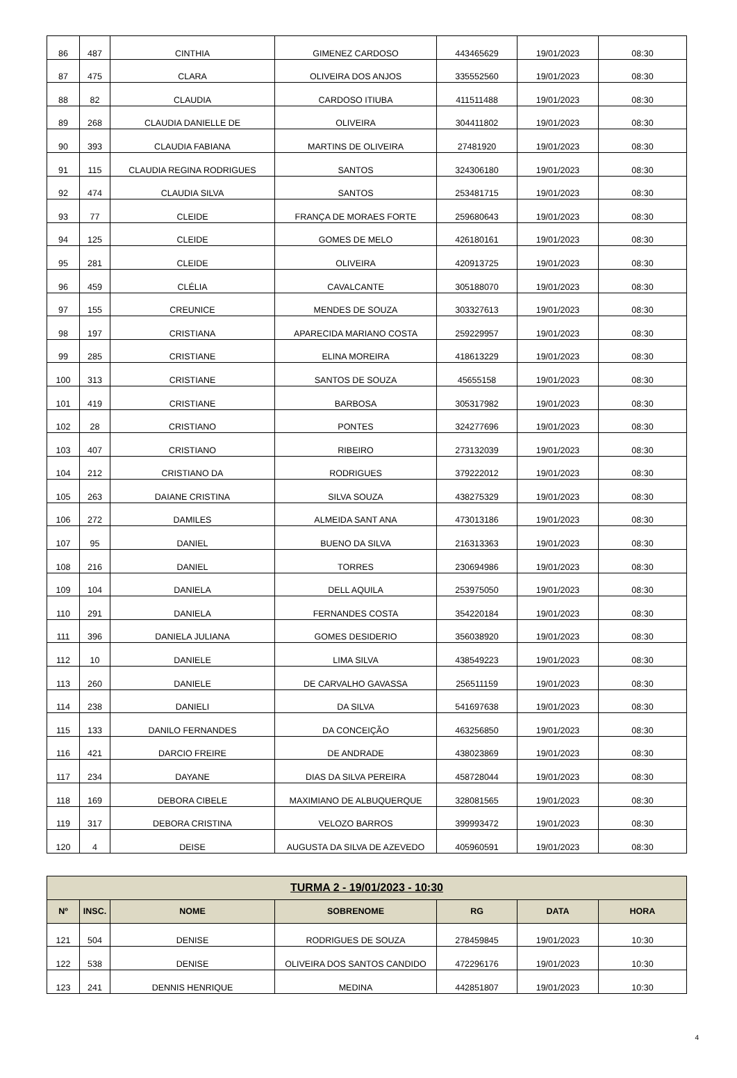| 86 | 487 | CINTHIA | GIMENEZ CARDOSO | 443465629 | 19/01/2023 | 08:30 |
| 87 | 475 | CLARA | OLIVEIRA DOS ANJOS | 335552560 | 19/01/2023 | 08:30 |
| 88 | 82 | CLAUDIA | CARDOSO ITIUBA | 411511488 | 19/01/2023 | 08:30 |
| 89 | 268 | CLAUDIA DANIELLE DE | OLIVEIRA | 304411802 | 19/01/2023 | 08:30 |
| 90 | 393 | CLAUDIA FABIANA | MARTINS DE OLIVEIRA | 27481920 | 19/01/2023 | 08:30 |
| 91 | 115 | CLAUDIA REGINA RODRIGUES | SANTOS | 324306180 | 19/01/2023 | 08:30 |
| 92 | 474 | CLAUDIA SILVA | SANTOS | 253481715 | 19/01/2023 | 08:30 |
| 93 | 77 | CLEIDE | FRANÇA DE MORAES FORTE | 259680643 | 19/01/2023 | 08:30 |
| 94 | 125 | CLEIDE | GOMES DE MELO | 426180161 | 19/01/2023 | 08:30 |
| 95 | 281 | CLEIDE | OLIVEIRA | 420913725 | 19/01/2023 | 08:30 |
| 96 | 459 | CLÉLIA | CAVALCANTE | 305188070 | 19/01/2023 | 08:30 |
| 97 | 155 | CREUNICE | MENDES DE SOUZA | 303327613 | 19/01/2023 | 08:30 |
| 98 | 197 | CRISTIANA | APARECIDA MARIANO COSTA | 259229957 | 19/01/2023 | 08:30 |
| 99 | 285 | CRISTIANE | ELINA MOREIRA | 418613229 | 19/01/2023 | 08:30 |
| 100 | 313 | CRISTIANE | SANTOS DE SOUZA | 45655158 | 19/01/2023 | 08:30 |
| 101 | 419 | CRISTIANE | BARBOSA | 305317982 | 19/01/2023 | 08:30 |
| 102 | 28 | CRISTIANO | PONTES | 324277696 | 19/01/2023 | 08:30 |
| 103 | 407 | CRISTIANO | RIBEIRO | 273132039 | 19/01/2023 | 08:30 |
| 104 | 212 | CRISTIANO DA | RODRIGUES | 379222012 | 19/01/2023 | 08:30 |
| 105 | 263 | DAIANE CRISTINA | SILVA SOUZA | 438275329 | 19/01/2023 | 08:30 |
| 106 | 272 | DAMILES | ALMEIDA SANT ANA | 473013186 | 19/01/2023 | 08:30 |
| 107 | 95 | DANIEL | BUENO DA SILVA | 216313363 | 19/01/2023 | 08:30 |
| 108 | 216 | DANIEL | TORRES | 230694986 | 19/01/2023 | 08:30 |
| 109 | 104 | DANIELA | DELL AQUILA | 253975050 | 19/01/2023 | 08:30 |
| 110 | 291 | DANIELA | FERNANDES COSTA | 354220184 | 19/01/2023 | 08:30 |
| 111 | 396 | DANIELA JULIANA | GOMES DESIDERIO | 356038920 | 19/01/2023 | 08:30 |
| 112 | 10 | DANIELE | LIMA SILVA | 438549223 | 19/01/2023 | 08:30 |
| 113 | 260 | DANIELE | DE CARVALHO GAVASSA | 256511159 | 19/01/2023 | 08:30 |
| 114 | 238 | DANIELI | DA SILVA | 541697638 | 19/01/2023 | 08:30 |
| 115 | 133 | DANILO FERNANDES | DA CONCEIÇÃO | 463256850 | 19/01/2023 | 08:30 |
| 116 | 421 | DARCIO FREIRE | DE ANDRADE | 438023869 | 19/01/2023 | 08:30 |
| 117 | 234 | DAYANE | DIAS DA SILVA PEREIRA | 458728044 | 19/01/2023 | 08:30 |
| 118 | 169 | DEBORA CIBELE | MAXIMIANO DE ALBUQUERQUE | 328081565 | 19/01/2023 | 08:30 |
| 119 | 317 | DEBORA CRISTINA | VELOZO BARROS | 399993472 | 19/01/2023 | 08:30 |
| 120 | 4 | DEISE | AUGUSTA DA SILVA DE AZEVEDO | 405960591 | 19/01/2023 | 08:30 |
| TURMA 2 - 19/01/2023 - 10:30 | | | | | | |
| --- | --- | --- | --- | --- | --- | --- |
| Nº | INSC. | NOME | SOBRENOME | RG | DATA | HORA |
| 121 | 504 | DENISE | RODRIGUES DE SOUZA | 278459845 | 19/01/2023 | 10:30 |
| 122 | 538 | DENISE | OLIVEIRA DOS SANTOS CANDIDO | 472296176 | 19/01/2023 | 10:30 |
| 123 | 241 | DENNIS HENRIQUE | MEDINA | 442851807 | 19/01/2023 | 10:30 |
4